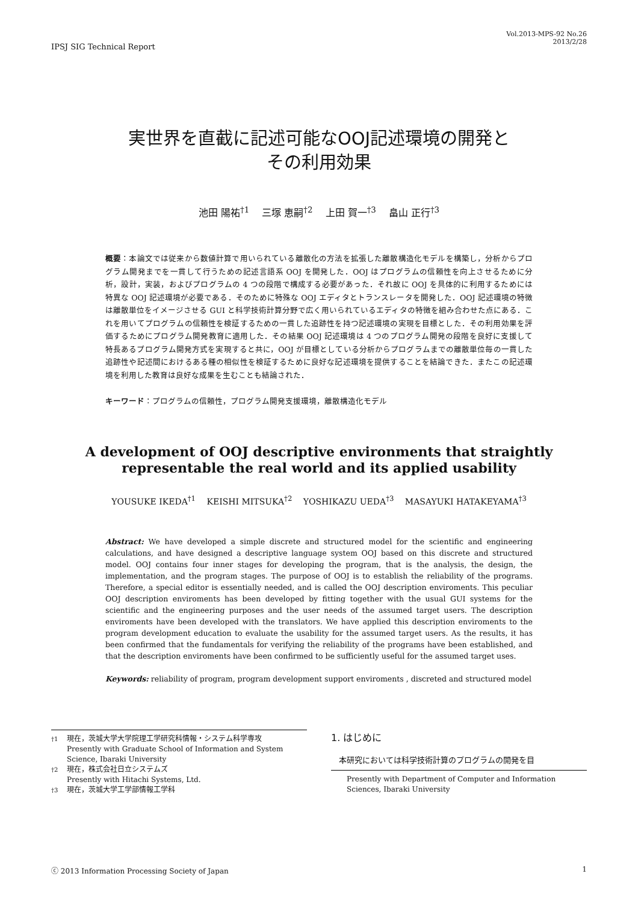IPSJ SIG Technical Report
Vol.2013-MPS-92 No.26
2013/2/28
実世界を直截に記述可能なOOJ記述環境の開発と
その利用効果
池田 陽祐<sup>†1</sup>　 三塚 恵嗣<sup>†2</sup>　 上田 賀一<sup>†3</sup>　 畠山 正行<sup>†3</sup>
概要：本論文では従来から数値計算で用いられている離散化の方法を拡張した離散構造化モデルを構築し，分析からプログラム開発までを一貫して行うための記述言語系 OOJ を開発した．OOJ はプログラムの信頼性を向上させるために分析，設計，実装，およびプログラムの 4 つの段階で構成する必要があった．それ故に OOJ を具体的に利用するためには特異な OOJ 記述環境が必要である．そのために特殊な OOJ エディタとトランスレータを開発した．OOJ 記述環境の特徴は離散単位をイメージさせる GUI と科学技術計算分野で広く用いられているエディタの特徴を組み合わせた点にある．これを用いてプログラムの信頼性を検証するための一貫した追跡性を持つ記述環境の実現を目標とした．その利用効果を評価するためにプログラム開発教育に適用した．その結果 OOJ 記述環境は 4 つのプログラム開発の段階を良好に支援して特長あるプログラム開発方式を実現すると共に，OOJ が目標としている分析からプログラムまでの離散単位毎の一貫した追跡性や記述間におけるある種の相似性を検証するために良好な記述環境を提供することを結論できた．またこの記述環境を利用した教育は良好な成果を生むことも結論された．
キーワード：プログラムの信頼性，プログラム開発支援環境，離散構造化モデル
A development of OOJ descriptive environments that straightly representable the real world and its applied usability
YOUSUKE IKEDA<sup>†1</sup>　 KEISHI MITSUKA<sup>†2</sup>　 YOSHIKAZU UEDA<sup>†3</sup>　 MASAYUKI HATAKEYAMA<sup>†3</sup>
Abstract: We have developed a simple discrete and structured model for the scientific and engineering calculations, and have designed a descriptive language system OOJ based on this discrete and structured model. OOJ contains four inner stages for developing the program, that is the analysis, the design, the implementation, and the program stages. The purpose of OOJ is to establish the reliability of the programs. Therefore, a special editor is essentially needed, and is called the OOJ description enviroments. This peculiar OOJ description enviroments has been developed by fitting together with the usual GUI systems for the scientific and the engineering purposes and the user needs of the assumed target users. The description enviroments have been developed with the translators. We have applied this description enviroments to the program development education to evaluate the usability for the assumed target users. As the results, it has been confirmed that the fundamentals for verifying the reliability of the programs have been established, and that the description enviroments have been confirmed to be sufficiently useful for the assumed target uses.
Keywords: reliability of program, program development support enviroments , discreted and structured model
<sup>†1</sup> 現在，茨城大学大学院理工学研究科情報・システム科学専攻
Presently with Graduate School of Information and System Science, Ibaraki University
<sup>†2</sup> 現在，株式会社日立システムズ
Presently with Hitachi Systems, Ltd.
<sup>†3</sup> 現在，茨城大学工学部情報工学科
1. はじめに
本研究においては科学技術計算のプログラムの開発を目
Presently with Department of Computer and Information Sciences, Ibaraki University
ⓒ 2013 Information Processing Society of Japan 1